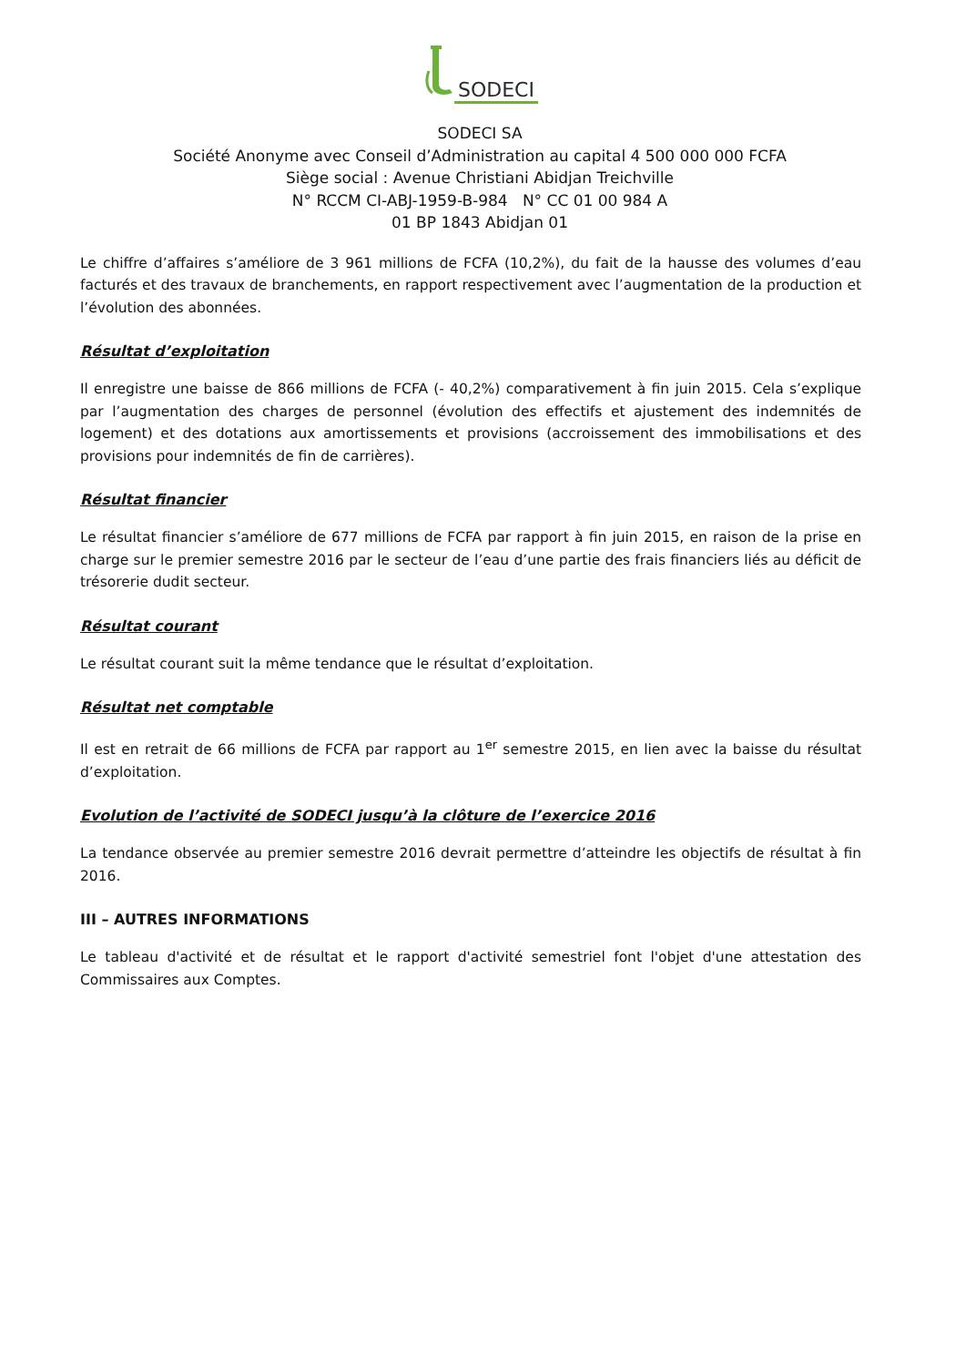SODECI
SODECI SA
Société Anonyme avec Conseil d’Administration au capital 4 500 000 000 FCFA
Siège social : Avenue Christiani Abidjan Treichville
N° RCCM CI-ABJ-1959-B-984 N° CC 01 00 984 A
01 BP 1843 Abidjan 01
Le chiffre d’affaires s’améliore de 3 961 millions de FCFA (10,2%), du fait de la hausse des volumes d’eau facturés et des travaux de branchements, en rapport respectivement avec l’augmentation de la production et l’évolution des abonnées.
Résultat d’exploitation
Il enregistre une baisse de 866 millions de FCFA (- 40,2%) comparativement à fin juin 2015. Cela s’explique par l’augmentation des charges de personnel (évolution des effectifs et ajustement des indemnités de logement) et des dotations aux amortissements et provisions (accroissement des immobilisations et des provisions pour indemnités de fin de carrières).
Résultat financier
Le résultat financier s’améliore de 677 millions de FCFA par rapport à fin juin 2015, en raison de la prise en charge sur le premier semestre 2016 par le secteur de l’eau d’une partie des frais financiers liés au déficit de trésorerie dudit secteur.
Résultat courant
Le résultat courant suit la même tendance que le résultat d’exploitation.
Résultat net comptable
Il est en retrait de 66 millions de FCFA par rapport au 1<sup>er</sup> semestre 2015, en lien avec la baisse du résultat d’exploitation.
Evolution de l’activité de SODECI jusqu’à la clôture de l’exercice 2016
La tendance observée au premier semestre 2016 devrait permettre d’atteindre les objectifs de résultat à fin 2016.
III – AUTRES INFORMATIONS
Le tableau d'activité et de résultat et le rapport d'activité semestriel font l'objet d'une attestation des Commissaires aux Comptes.